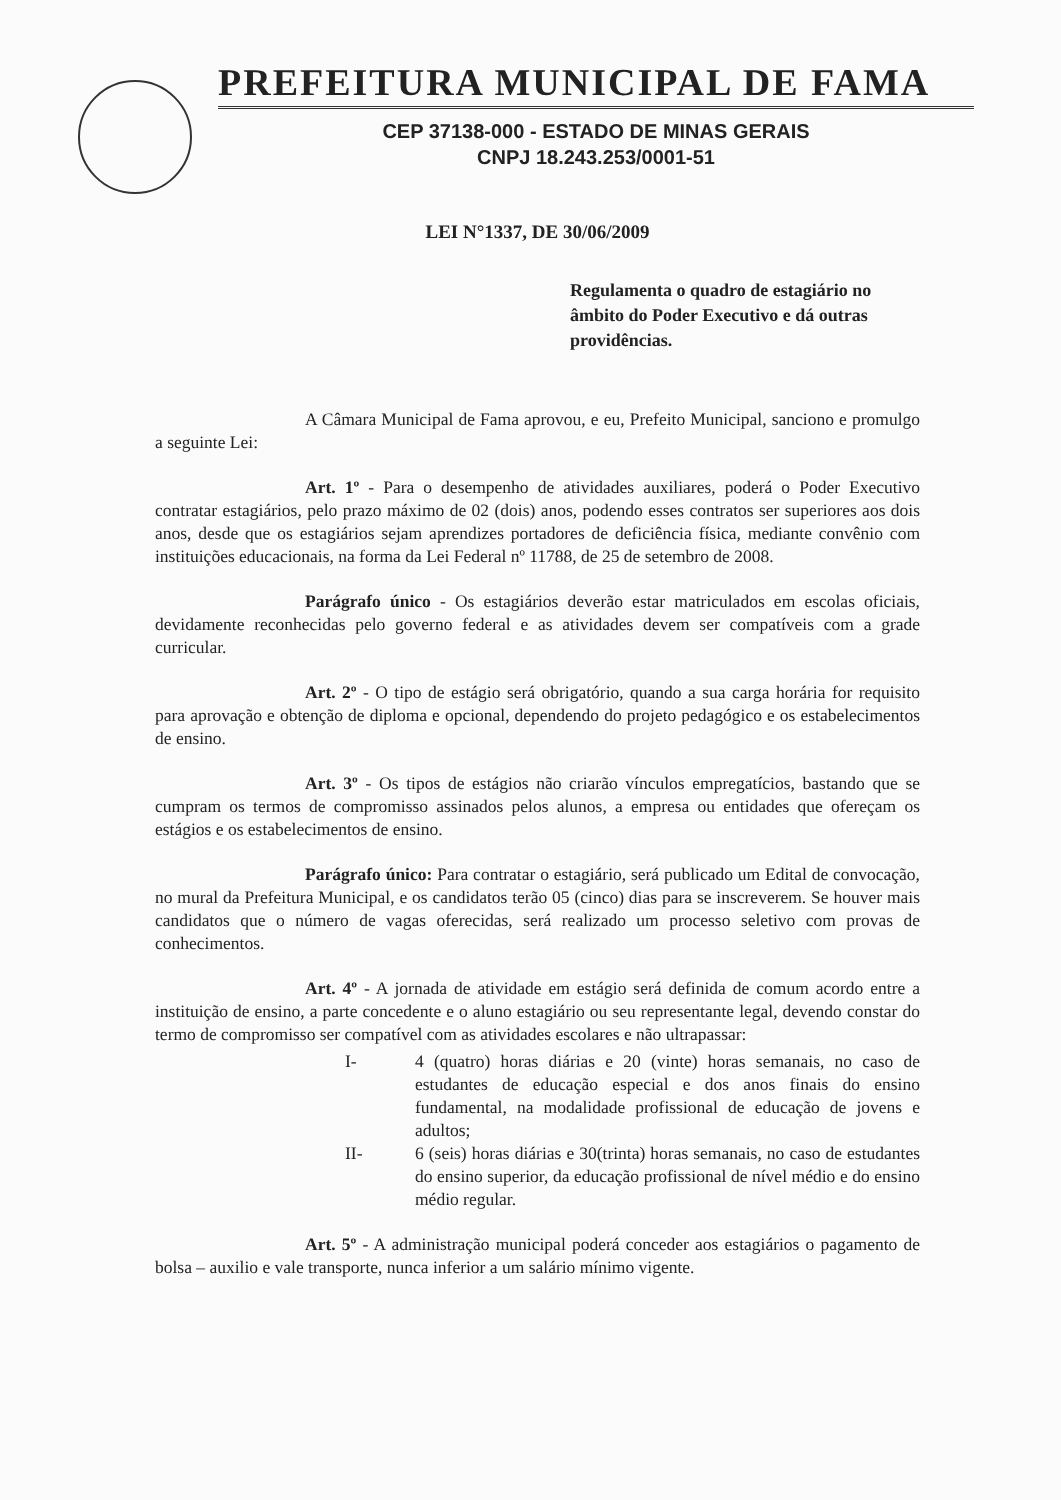PREFEITURA MUNICIPAL DE FAMA
CEP 37138-000 - ESTADO DE MINAS GERAIS
CNPJ 18.243.253/0001-51
LEI N°1337, DE 30/06/2009
Regulamenta o quadro de estagiário no âmbito do Poder Executivo e dá outras providências.
A Câmara Municipal de Fama aprovou, e eu, Prefeito Municipal, sanciono e promulgo a seguinte Lei:
Art. 1º - Para o desempenho de atividades auxiliares, poderá o Poder Executivo contratar estagiários, pelo prazo máximo de 02 (dois) anos, podendo esses contratos ser superiores aos dois anos, desde que os estagiários sejam aprendizes portadores de deficiência física, mediante convênio com instituições educacionais, na forma da Lei Federal nº 11788, de 25 de setembro de 2008.
Parágrafo único - Os estagiários deverão estar matriculados em escolas oficiais, devidamente reconhecidas pelo governo federal e as atividades devem ser compatíveis com a grade curricular.
Art. 2º - O tipo de estágio será obrigatório, quando a sua carga horária for requisito para aprovação e obtenção de diploma e opcional, dependendo do projeto pedagógico e os estabelecimentos de ensino.
Art. 3º - Os tipos de estágios não criarão vínculos empregatícios, bastando que se cumpram os termos de compromisso assinados pelos alunos, a empresa ou entidades que ofereçam os estágios e os estabelecimentos de ensino.
Parágrafo único: Para contratar o estagiário, será publicado um Edital de convocação, no mural da Prefeitura Municipal, e os candidatos terão 05 (cinco) dias para se inscreverem. Se houver mais candidatos que o número de vagas oferecidas, será realizado um processo seletivo com provas de conhecimentos.
Art. 4º - A jornada de atividade em estágio será definida de comum acordo entre a instituição de ensino, a parte concedente e o aluno estagiário ou seu representante legal, devendo constar do termo de compromisso ser compatível com as atividades escolares e não ultrapassar:
I- 4 (quatro) horas diárias e 20 (vinte) horas semanais, no caso de estudantes de educação especial e dos anos finais do ensino fundamental, na modalidade profissional de educação de jovens e adultos;
II- 6 (seis) horas diárias e 30(trinta) horas semanais, no caso de estudantes do ensino superior, da educação profissional de nível médio e do ensino médio regular.
Art. 5º - A administração municipal poderá conceder aos estagiários o pagamento de bolsa – auxilio e vale transporte, nunca inferior a um salário mínimo vigente.